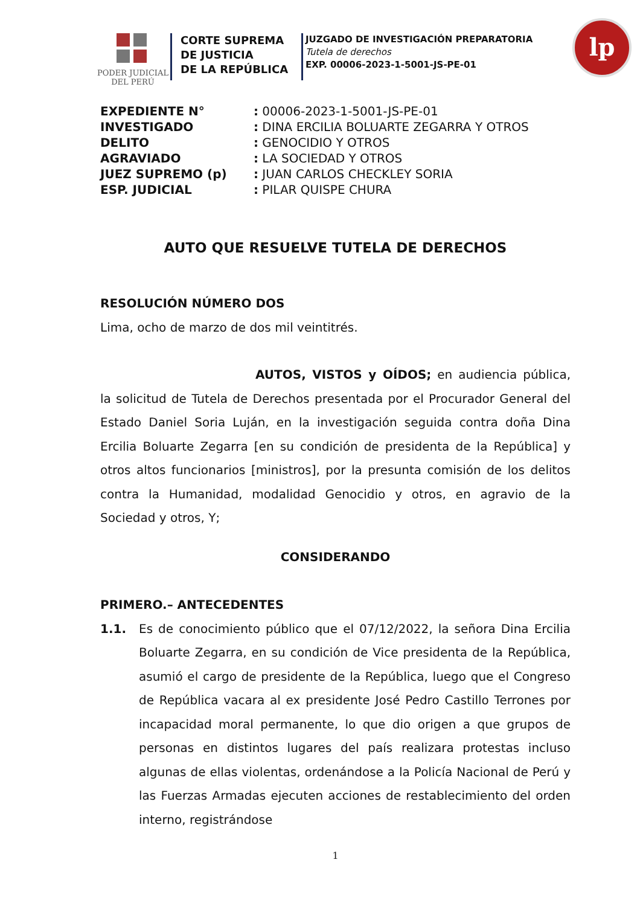PODER JUDICIAL
DEL PERÚ
CORTE SUPREMA
DE JUSTICIA
DE LA REPÚBLICA
JUZGADO DE INVESTIGACIÓN PREPARATORIA
Tutela de derechos
EXP. 00006-2023-1-5001-JS-PE-01
lp
EXPEDIENTE N°: 00006-2023-1-5001-JS-PE-01
INVESTIGADO: DINA ERCILIA BOLUARTE ZEGARRA Y OTROS
DELITO: GENOCIDIO Y OTROS
AGRAVIADO: LA SOCIEDAD Y OTROS
JUEZ SUPREMO (p): JUAN CARLOS CHECKLEY SORIA
ESP. JUDICIAL: PILAR QUISPE CHURA
AUTO QUE RESUELVE TUTELA DE DERECHOS
RESOLUCIÓN NÚMERO DOS
Lima, ocho de marzo de dos mil veintitrés.
AUTOS, VISTOS y OÍDOS; en audiencia pública, la solicitud de Tutela de Derechos presentada por el Procurador General del Estado Daniel Soria Luján, en la investigación seguida contra doña Dina Ercilia Boluarte Zegarra [en su condición de presidenta de la República] y otros altos funcionarios [ministros], por la presunta comisión de los delitos contra la Humanidad, modalidad Genocidio y otros, en agravio de la Sociedad y otros, Y;
CONSIDERANDO
PRIMERO.– ANTECEDENTES
1.1. Es de conocimiento público que el 07/12/2022, la señora Dina Ercilia Boluarte Zegarra, en su condición de Vice presidenta de la República, asumió el cargo de presidente de la República, luego que el Congreso de República vacara al ex presidente José Pedro Castillo Terrones por incapacidad moral permanente, lo que dio origen a que grupos de personas en distintos lugares del país realizara protestas incluso algunas de ellas violentas, ordenándose a la Policía Nacional de Perú y las Fuerzas Armadas ejecuten acciones de restablecimiento del orden interno, registrándose
1